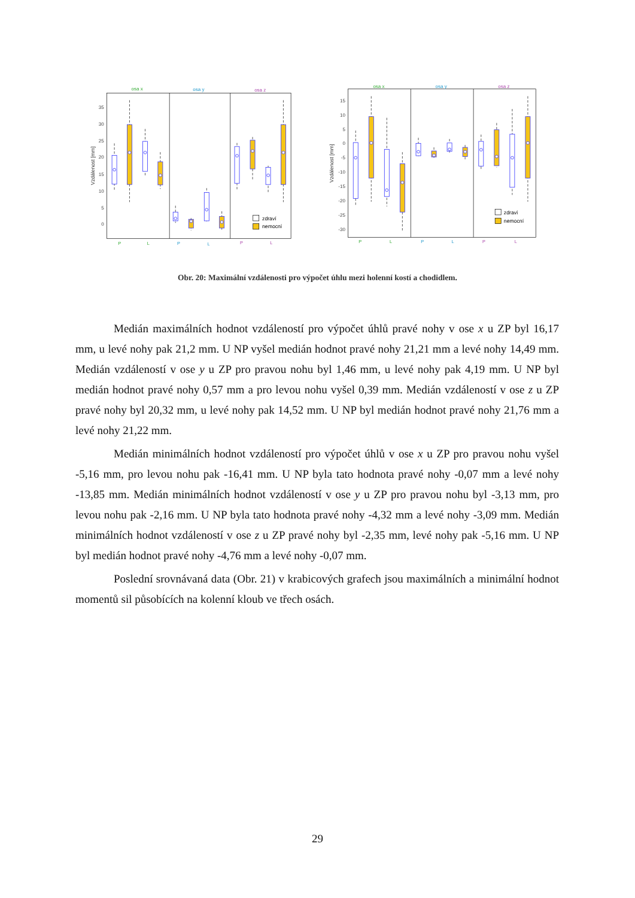35
30
25
20
15
10
5
0
15
10
5
0
-5
-10
-15
-20
-25
-30
Vzdálenost [mm]
Vzdálenost [mm]
osa x
osa y
osa z
osa x
osa y
osa z
P
L
P
L
P
L
P
L
P
L
P
L
zdraví
nemocní
zdraví
nemocní
Obr. 20: Maximální vzdálenosti pro výpočet úhlu mezi holenní kostí a chodidlem.
Medián maximálních hodnot vzdáleností pro výpočet úhlů pravé nohy v ose x u ZP byl 16,17 mm, u levé nohy pak 21,2 mm. U NP vyšel medián hodnot pravé nohy 21,21 mm a levé nohy 14,49 mm. Medián vzdáleností v ose y u ZP pro pravou nohu byl 1,46 mm, u levé nohy pak 4,19 mm. U NP byl medián hodnot pravé nohy 0,57 mm a pro levou nohu vyšel 0,39 mm. Medián vzdáleností v ose z u ZP pravé nohy byl 20,32 mm, u levé nohy pak 14,52 mm. U NP byl medián hodnot pravé nohy 21,76 mm a levé nohy 21,22 mm.
Medián minimálních hodnot vzdáleností pro výpočet úhlů v ose x u ZP pro pravou nohu vyšel -5,16 mm, pro levou nohu pak -16,41 mm. U NP byla tato hodnota pravé nohy -0,07 mm a levé nohy -13,85 mm. Medián minimálních hodnot vzdáleností v ose y u ZP pro pravou nohu byl -3,13 mm, pro levou nohu pak -2,16 mm. U NP byla tato hodnota pravé nohy -4,32 mm a levé nohy -3,09 mm. Medián minimálních hodnot vzdáleností v ose z u ZP pravé nohy byl -2,35 mm, levé nohy pak -5,16 mm. U NP byl medián hodnot pravé nohy -4,76 mm a levé nohy -0,07 mm.
Poslední srovnávaná data (Obr. 21) v krabicových grafech jsou maximálních a minimální hodnot momentů sil působících na kolenní kloub ve třech osách.
29